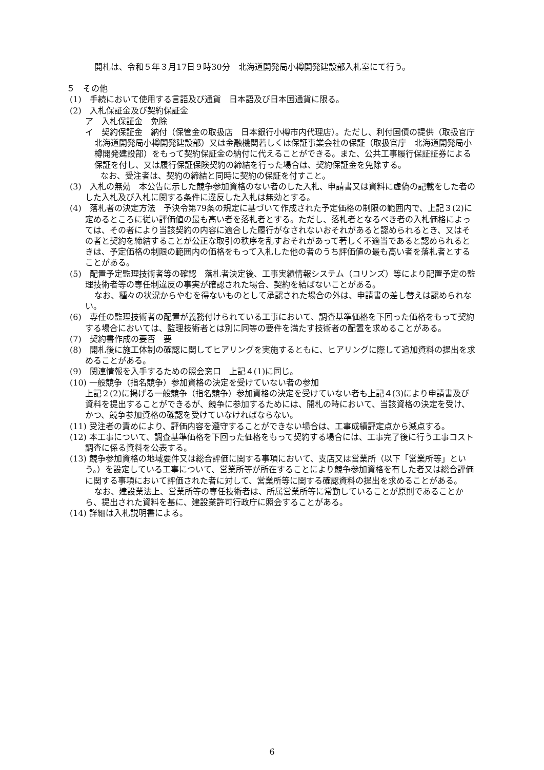開札は、令和５年３月17日９時30分　北海道開発局小樽開発建設部入札室にて行う。
５　その他
(1)　手続において使用する言語及び通貨　日本語及び日本国通貨に限る。
(2)　入札保証金及び契約保証金
ア　入札保証金　免除
イ　契約保証金　納付（保管金の取扱店　日本銀行小樽市内代理店）。ただし、利付国債の提供（取扱官庁　北海道開発局小樽開発建設部）又は金融機関若しくは保証事業会社の保証（取扱官庁　北海道開発局小樽開発建設部）をもって契約保証金の納付に代えることができる。また、公共工事履行保証証券による保証を付し、又は履行保証保険契約の締結を行った場合は、契約保証金を免除する。
なお、受注者は、契約の締結と同時に契約の保証を付すこと。
(3)　入札の無効　本公告に示した競争参加資格のない者のした入札、申請書又は資料に虚偽の記載をした者のした入札及び入札に関する条件に違反した入札は無効とする。
(4)　落札者の決定方法　予決令第79条の規定に基づいて作成された予定価格の制限の範囲内で、上記３(2)に定めるところに従い評価値の最も高い者を落札者とする。ただし、落札者となるべき者の入札価格によっては、その者により当該契約の内容に適合した履行がなされないおそれがあると認められるとき、又はその者と契約を締結することが公正な取引の秩序を乱すおそれがあって著しく不適当であると認められるときは、予定価格の制限の範囲内の価格をもって入札した他の者のうち評価値の最も高い者を落札者とすることがある。
(5)　配置予定監理技術者等の確認　落札者決定後、工事実績情報システム（コリンズ）等により配置予定の監理技術者等の専任制違反の事実が確認された場合、契約を結ばないことがある。
なお、種々の状況からやむを得ないものとして承認された場合の外は、申請書の差し替えは認められない。
(6)　専任の監理技術者の配置が義務付けられている工事において、調査基準価格を下回った価格をもって契約する場合においては、監理技術者とは別に同等の要件を満たす技術者の配置を求めることがある。
(7)　契約書作成の要否　要
(8)　開札後に施工体制の確認に関してヒアリングを実施するともに、ヒアリングに際して追加資料の提出を求めることがある。
(9)　関連情報を入手するための照会窓口　上記４(1)に同じ。
(10) 一般競争（指名競争）参加資格の決定を受けていない者の参加
上記２(2)に掲げる一般競争（指名競争）参加資格の決定を受けていない者も上記４(3)により申請書及び資料を提出することができるが、競争に参加するためには、開札の時において、当該資格の決定を受け、かつ、競争参加資格の確認を受けていなければならない。
(11) 受注者の責めにより、評価内容を遵守することができない場合は、工事成績評定点から減点する。
(12) 本工事について、調査基準価格を下回った価格をもって契約する場合には、工事完了後に行う工事コスト調査に係る資料を公表する。
(13) 競争参加資格の地域要件又は総合評価に関する事項において、支店又は営業所（以下「営業所等」という。）を設定している工事について、営業所等が所在することにより競争参加資格を有した者又は総合評価に関する事項において評価された者に対して、営業所等に関する確認資料の提出を求めることがある。
なお、建設業法上、営業所等の専任技術者は、所属営業所等に常勤していることが原則であることから、提出された資料を基に、建設業許可行政庁に照会することがある。
(14) 詳細は入札説明書による。
6